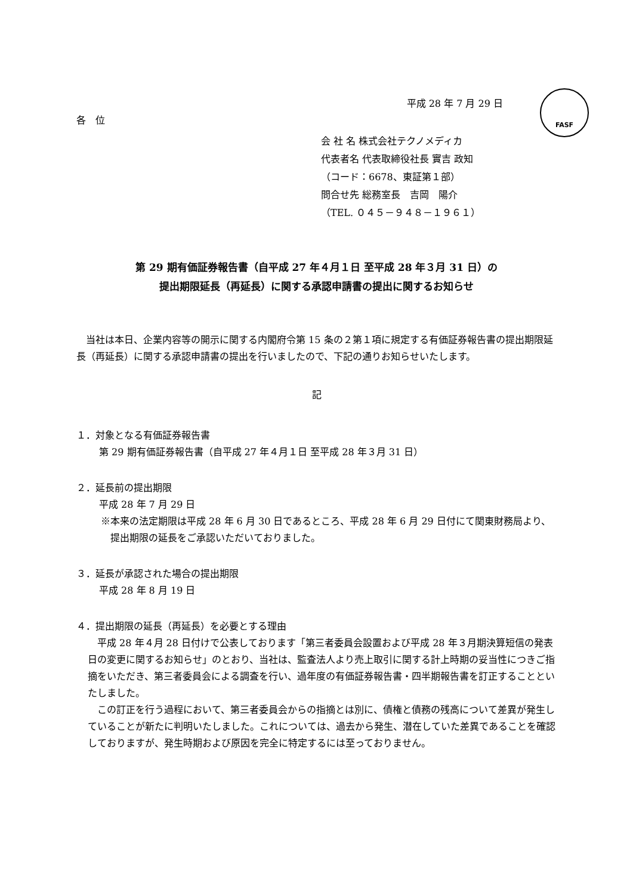FASF
平成 28 年 7 月 29 日
各　位
会 社 名 株式会社テクノメディカ
代表者名 代表取締役社長 實吉 政知
（コード：6678、東証第１部）
問合せ先 総務室長　吉岡　陽介
（TEL. ０４５－９４８－１９６１）
第 29 期有価証券報告書（自平成 27 年４月１日 至平成 28 年３月 31 日）の
提出期限延長（再延長）に関する承認申請書の提出に関するお知らせ
当社は本日、企業内容等の開示に関する内閣府令第 15 条の２第１項に規定する有価証券報告書の提出期限延長（再延長）に関する承認申請書の提出を行いましたので、下記の通りお知らせいたします。
記
１．対象となる有価証券報告書
第 29 期有価証券報告書（自平成 27 年４月１日 至平成 28 年３月 31 日）
２．延長前の提出期限
平成 28 年 7 月 29 日
※本来の法定期限は平成 28 年 6 月 30 日であるところ、平成 28 年 6 月 29 日付にて関東財務局より、提出期限の延長をご承認いただいておりました。
３．延長が承認された場合の提出期限
平成 28 年 8 月 19 日
４．提出期限の延長（再延長）を必要とする理由
平成 28 年４月 28 日付けで公表しております「第三者委員会設置および平成 28 年３月期決算短信の発表日の変更に関するお知らせ」のとおり、当社は、監査法人より売上取引に関する計上時期の妥当性につきご指摘をいただき、第三者委員会による調査を行い、過年度の有価証券報告書・四半期報告書を訂正することといたしました。
この訂正を行う過程において、第三者委員会からの指摘とは別に、債権と債務の残高について差異が発生していることが新たに判明いたしました。これについては、過去から発生、潜在していた差異であることを確認しておりますが、発生時期および原因を完全に特定するには至っておりません。